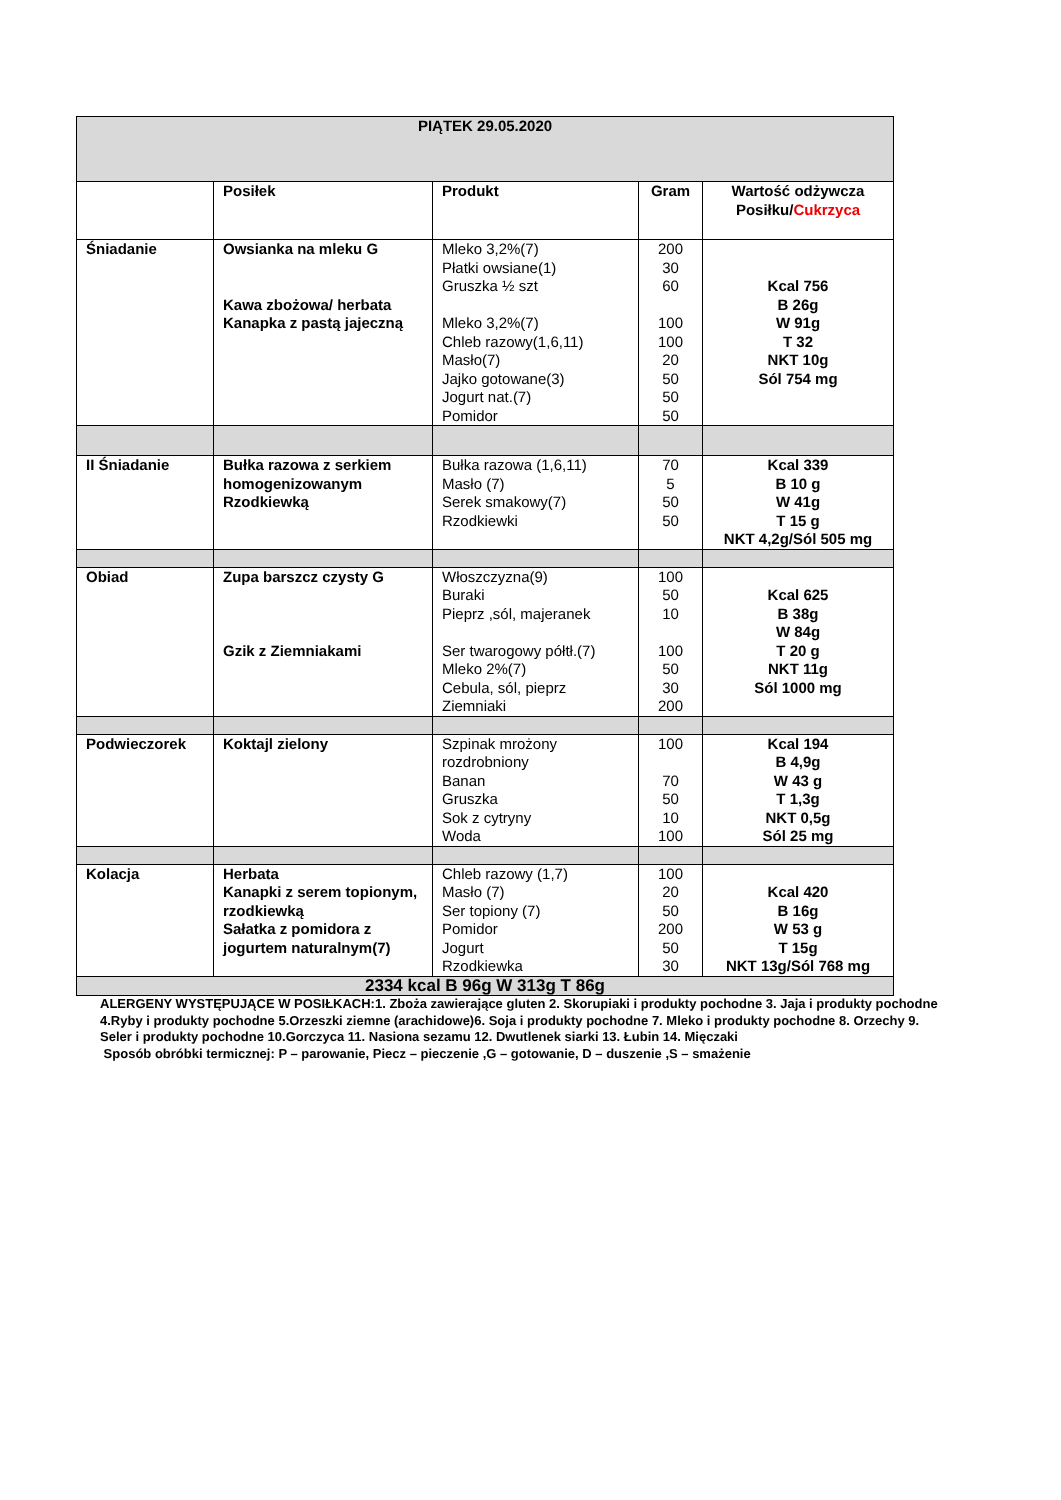| PIĄTEK 29.05.2020 | | | | |
| --- | --- | --- | --- | --- |
| | Posiłek | Produkt | Gram | Wartość odżywcza Posiłku/ Cukrzyca |
| Śniadanie | Owsianka na mleku G Kawa zbożowa/ herbata Kanapka z pastą jajeczną | Mleko 3,2%(7) Płatki owsiane(1) Gruszka ½ szt Mleko 3,2%(7) Chleb razowy(1,6,11) Masło(7) Jajko gotowane(3) Jogurt nat.(7) Pomidor | 200 30 60 100 100 20 50 50 50 | Kcal 756 B 26g W 91g T 32 NKT 10g Sól 754 mg |
| II Śniadanie | Bułka razowa z serkiem homogenizowanym Rzodkiewką | Bułka razowa (1,6,11) Masło (7) Serek smakowy(7) Rzodkiewki | 70 5 50 50 | Kcal 339 B 10 g W 41g T 15 g NKT 4,2g/Sól 505 mg |
| Obiad | Zupa barszcz czysty G Gzik z Ziemniakami | Włoszczyzna(9) Buraki Pieprz ,sól, majeranek Ser twarogowy półtł.(7) Mleko 2%(7) Cebula, sól, pieprz Ziemniaki | 100 50 10 100 50 30 200 | Kcal 625 B 38g W 84g T 20 g NKT 11g Sól 1000 mg |
| Podwieczorek | Koktajl zielony | Szpinak mrożony rozdrobniony Banan Gruszka Sok z cytryny Woda | 100 70 50 10 100 | Kcal 194 B 4,9g W 43 g T 1,3g NKT 0,5g Sól 25 mg |
| Kolacja | Herbata Kanapki z serem topionym, rzodkiewką Sałatka z pomidora z jogurtem naturalnym(7) | Chleb razowy (1,7) Masło (7) Ser topiony (7) Pomidor Jogurt Rzodkiewka | 100 20 50 200 50 30 | Kcal 420 B 16g W 53 g T 15g NKT 13g/Sól 768 mg |
| 2334 kcal B 96g W 313g T 86g | | | | |
ALERGENY WYSTĘPUJĄCE W POSIŁKACH:1. Zboża zawierające gluten 2. Skorupiaki i produkty pochodne 3. Jaja i produkty pochodne 4.Ryby i produkty pochodne 5.Orzeszki ziemne (arachidowe)6. Soja i produkty pochodne 7. Mleko i produkty pochodne 8. Orzechy 9. Seler i produkty pochodne 10.Gorczyca 11. Nasiona sezamu 12. Dwutlenek siarki 13. Łubin 14. Mięczaki
Sposób obróbki termicznej: P – parowanie, Piecz – pieczenie ,G – gotowanie, D – duszenie ,S – smażenie